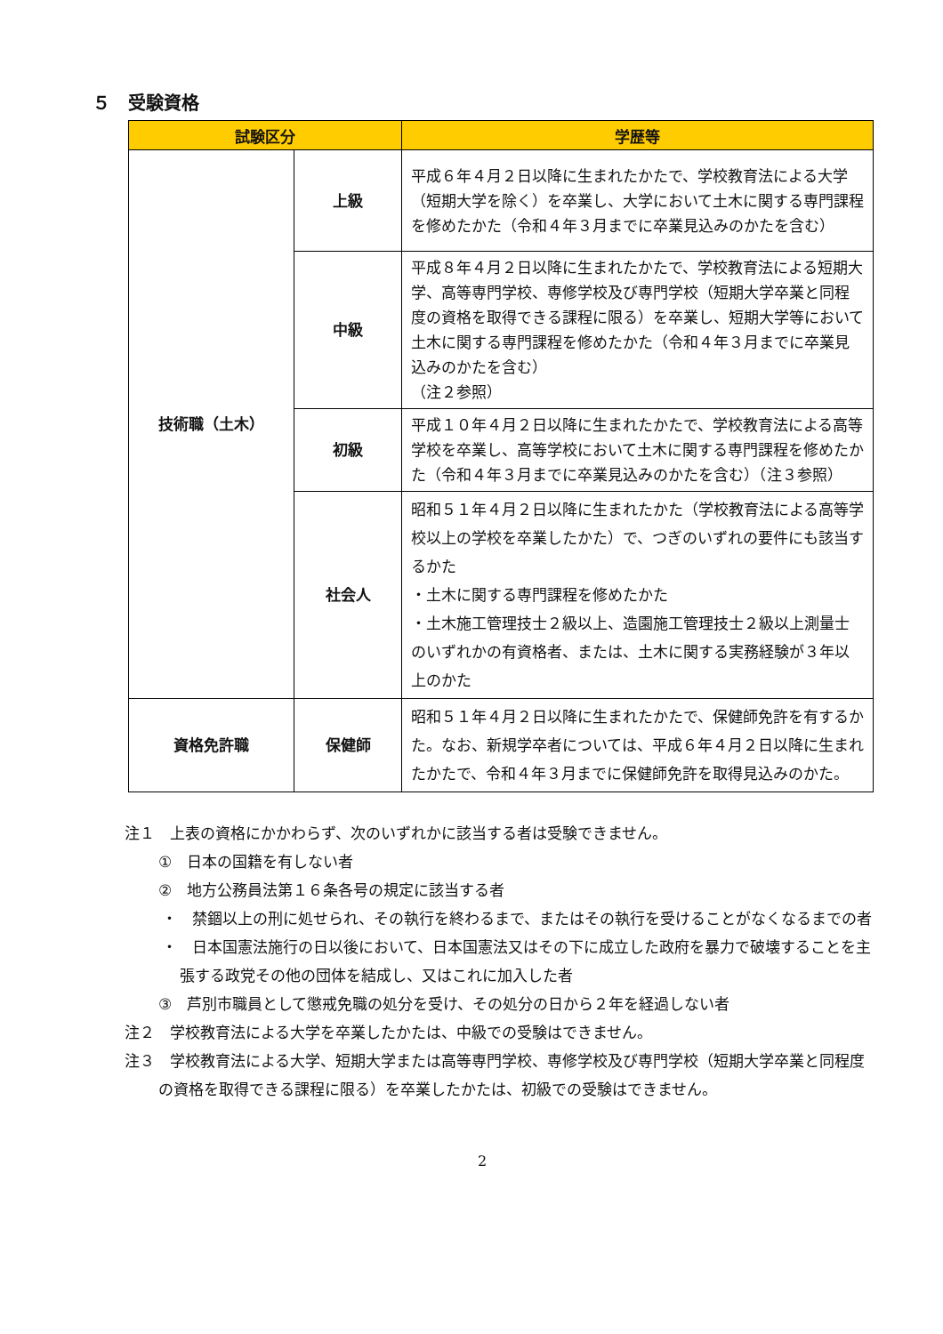５　受験資格
| 試験区分 | | 学歴等 |
| --- | --- | --- |
| 技術職（土木） | 上級 | 平成６年４月２日以降に生まれたかたで、学校教育法による大学（短期大学を除く）を卒業し、大学において土木に関する専門課程を修めたかた（令和４年３月までに卒業見込みのかたを含む） |
| | 中級 | 平成８年４月２日以降に生まれたかたで、学校教育法による短期大学、高等専門学校、専修学校及び専門学校（短期大学卒業と同程度の資格を取得できる課程に限る）を卒業し、短期大学等において土木に関する専門課程を修めたかた（令和４年３月までに卒業見込みのかたを含む） （注２参照） |
| | 初級 | 平成１０年４月２日以降に生まれたかたで、学校教育法による高等学校を卒業し、高等学校において土木に関する専門課程を修めたかた（令和４年３月までに卒業見込みのかたを含む）（注３参照） |
| | 社会人 | 昭和５１年４月２日以降に生まれたかた（学校教育法による高等学校以上の学校を卒業したかた）で、つぎのいずれの要件にも該当するかた ・土木に関する専門課程を修めたかた ・土木施工管理技士２級以上、造園施工管理技士２級以上測量士のいずれかの有資格者、または、土木に関する実務経験が３年以上のかた |
| 資格免許職 | 保健師 | 昭和５１年４月２日以降に生まれたかたで、保健師免許を有するかた。なお、新規学卒者については、平成６年４月２日以降に生まれたかたで、令和４年３月までに保健師免許を取得見込みのかた。 |
注１　上表の資格にかかわらず、次のいずれかに該当する者は受験できません。
①　日本の国籍を有しない者
②　地方公務員法第１６条各号の規定に該当する者
・　禁錮以上の刑に処せられ、その執行を終わるまで、またはその執行を受けることがなくなるまでの者
・　日本国憲法施行の日以後において、日本国憲法又はその下に成立した政府を暴力で破壊することを主張する政党その他の団体を結成し、又はこれに加入した者
③　芦別市職員として懲戒免職の処分を受け、その処分の日から２年を経過しない者
注２　学校教育法による大学を卒業したかたは、中級での受験はできません。
注３　学校教育法による大学、短期大学または高等専門学校、専修学校及び専門学校（短期大学卒業と同程度の資格を取得できる課程に限る）を卒業したかたは、初級での受験はできません。
2